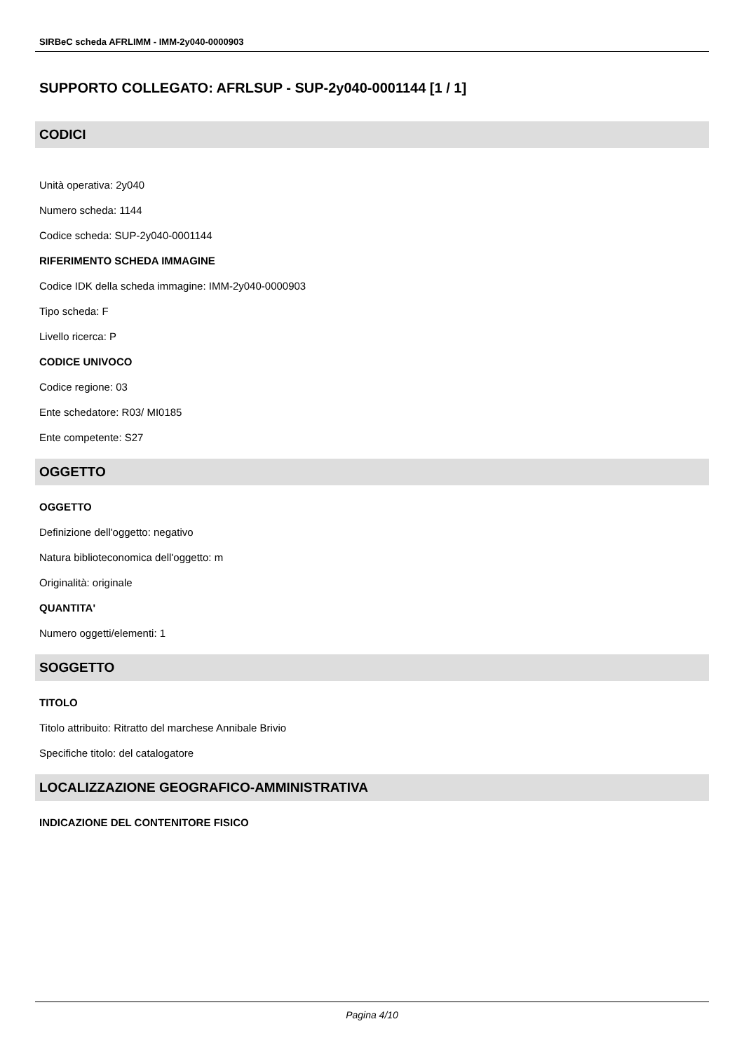SIRBeC scheda AFRLIMM - IMM-2y040-0000903
SUPPORTO COLLEGATO: AFRLSUP - SUP-2y040-0001144 [1 / 1]
CODICI
Unità operativa: 2y040
Numero scheda: 1144
Codice scheda: SUP-2y040-0001144
RIFERIMENTO SCHEDA IMMAGINE
Codice IDK della scheda immagine: IMM-2y040-0000903
Tipo scheda: F
Livello ricerca: P
CODICE UNIVOCO
Codice regione: 03
Ente schedatore: R03/ MI0185
Ente competente: S27
OGGETTO
OGGETTO
Definizione dell'oggetto: negativo
Natura biblioteconomica dell'oggetto: m
Originalità: originale
QUANTITA'
Numero oggetti/elementi: 1
SOGGETTO
TITOLO
Titolo attribuito: Ritratto del marchese Annibale Brivio
Specifiche titolo: del catalogatore
LOCALIZZAZIONE GEOGRAFICO-AMMINISTRATIVA
INDICAZIONE DEL CONTENITORE FISICO
Pagina 4/10